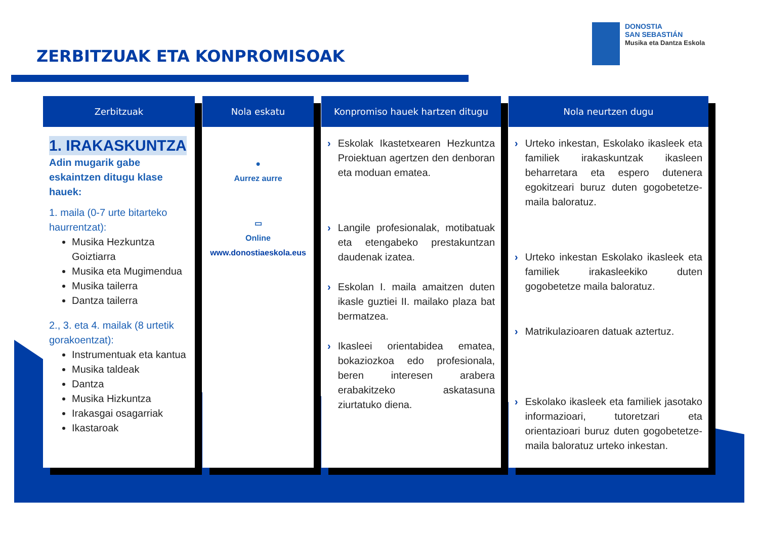ZERBITZUAK ETA KONPROMISOAK
DONOSTIA
SAN SEBASTIÁN
Musika eta Dantza Eskola
Zerbitzuak
1. IRAKASKUNTZA
Adin mugarik gabe eskaintzen ditugu klase hauek:
1. maila (0-7 urte bitarteko haurrentzat):
Musika Hezkuntza Goiztiarra
Musika eta Mugimendua
Musika tailerra
Dantza tailerra
2., 3. eta 4. mailak (8 urtetik gorakoentzat):
Instrumentuak eta kantua
Musika taldeak
Dantza
Musika Hizkuntza
Irakasgai osagarriak
Ikastaroak
Nola eskatu
●
Aurrez aurre
▭
Online
www.donostiaeskola.eus
Konpromiso hauek hartzen ditugu
› Eskolak Ikastetxearen Hezkuntza Proiektuan agertzen den denboran eta moduan ematea.
› Langile profesionalak, motibatuak eta etengabeko prestakuntzan daudenak izatea.
› Eskolan I. maila amaitzen duten ikasle guztiei II. mailako plaza bat bermatzea.
› Ikasleei orientabidea ematea, bokaziozkoa edo profesionala, beren interesen arabera erabakitzeko askatasuna ziurtatuko diena.
Nola neurtzen dugu
› Urteko inkestan, Eskolako ikasleek eta familiek irakaskuntzak ikasleen beharretara eta espero dutenera egokitzeari buruz duten gogobetetze-maila baloratuz.
› Urteko inkestan Eskolako ikasleek eta familiek irakasleekiko duten gogobetetze maila baloratuz.
› Matrikulazioaren datuak aztertuz.
› Eskolako ikasleek eta familiek jasotako informazioari, tutoretzari eta orientazioari buruz duten gogobetetze-maila baloratuz urteko inkestan.